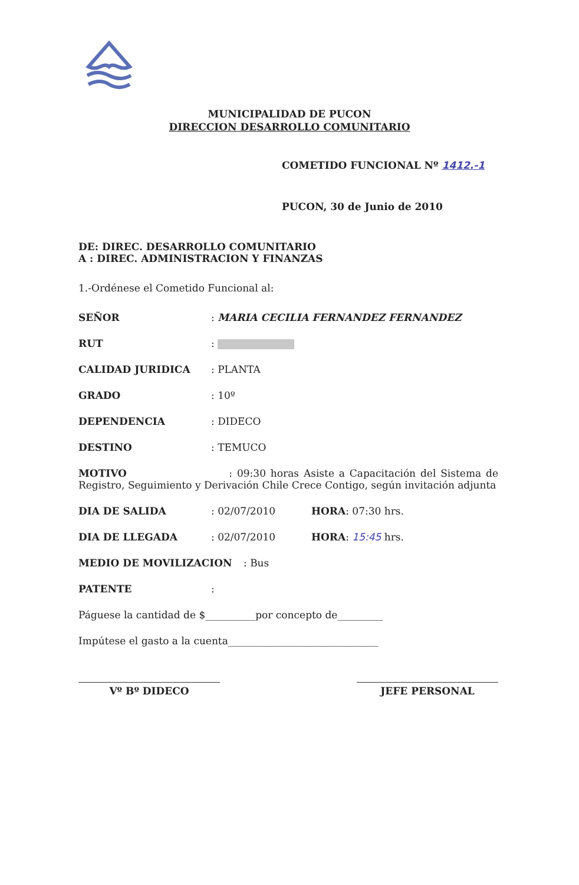MUNICIPALIDAD DE PUCON
DIRECCION DESARROLLO COMUNITARIO
COMETIDO FUNCIONAL Nº 1412.-1
PUCON, 30 de Junio de 2010
DE: DIREC. DESARROLLO COMUNITARIO
A : DIREC. ADMINISTRACION Y FINANZAS
1.-Ordénese el Cometido Funcional al:
SEÑOR: MARIA CECILIA FERNANDEZ FERNANDEZ
RUT:
CALIDAD JURIDICA: PLANTA
GRADO: 10º
DEPENDENCIA: DIDECO
DESTINO: TEMUCO
MOTIVO : 09:30 horas Asiste a Capacitación del Sistema de Registro, Seguimiento y Derivación Chile Crece Contigo, según invitación adjunta
DIA DE SALIDA: 02/07/2010 HORA: 07:30 hrs.
DIA DE LLEGADA: 02/07/2010 HORA: 15:45 hrs.
MEDIO DE MOVILIZACION: Bus
PATENTE:
Páguese la cantidad de $__________por concepto de_________
Impútese el gasto a la cuenta______________________________
Vº Bº DIDECO JEFE PERSONAL